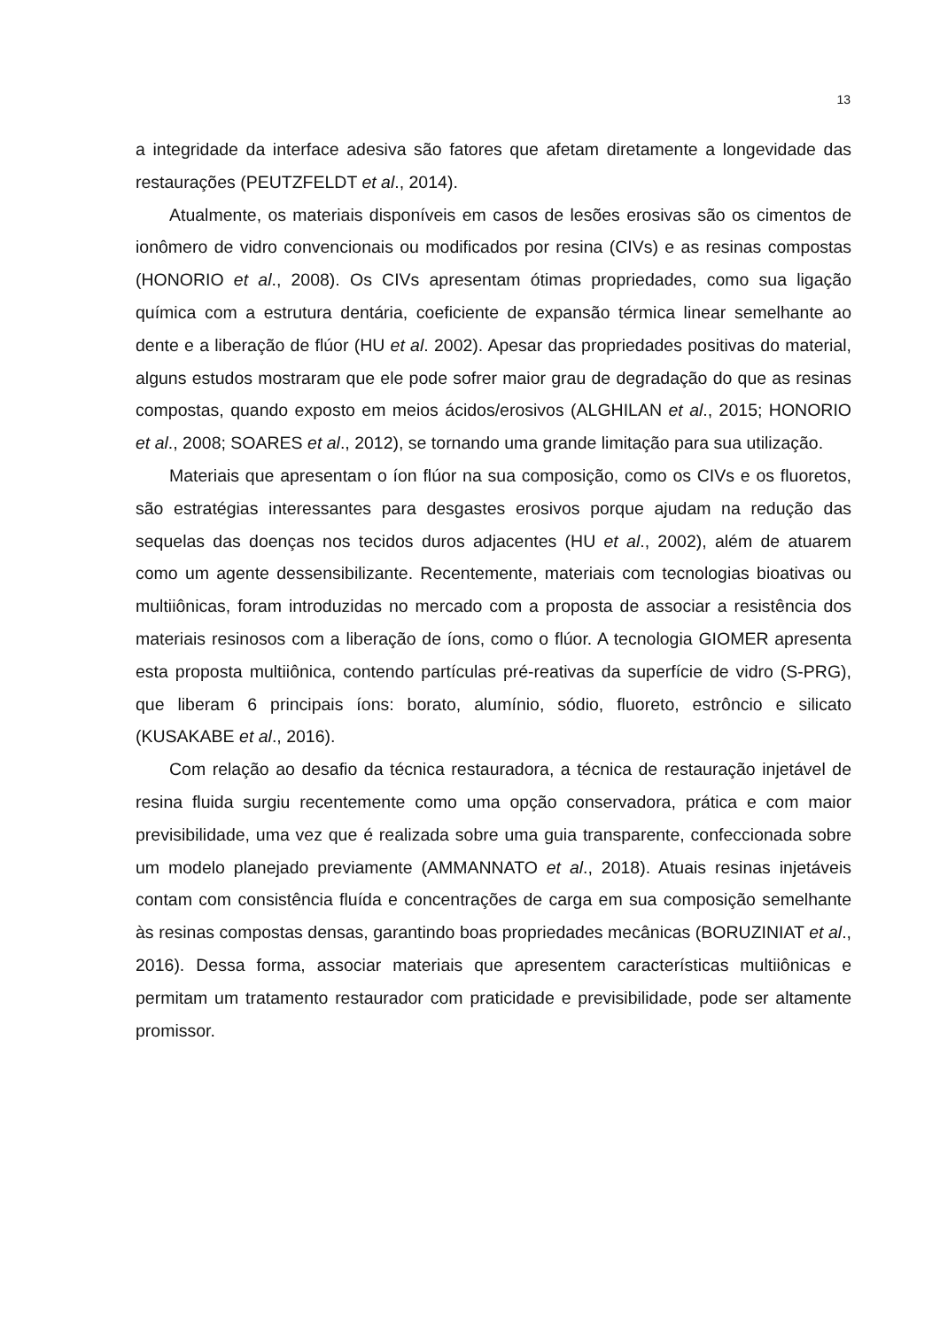13
a integridade da interface adesiva são fatores que afetam diretamente a longevidade das restaurações (PEUTZFELDT et al., 2014).
Atualmente, os materiais disponíveis em casos de lesões erosivas são os cimentos de ionômero de vidro convencionais ou modificados por resina (CIVs) e as resinas compostas (HONORIO et al., 2008). Os CIVs apresentam ótimas propriedades, como sua ligação química com a estrutura dentária, coeficiente de expansão térmica linear semelhante ao dente e a liberação de flúor (HU et al. 2002). Apesar das propriedades positivas do material, alguns estudos mostraram que ele pode sofrer maior grau de degradação do que as resinas compostas, quando exposto em meios ácidos/erosivos (ALGHILAN et al., 2015; HONORIO et al., 2008; SOARES et al., 2012), se tornando uma grande limitação para sua utilização.
Materiais que apresentam o íon flúor na sua composição, como os CIVs e os fluoretos, são estratégias interessantes para desgastes erosivos porque ajudam na redução das sequelas das doenças nos tecidos duros adjacentes (HU et al., 2002), além de atuarem como um agente dessensibilizante. Recentemente, materiais com tecnologias bioativas ou multiiônicas, foram introduzidas no mercado com a proposta de associar a resistência dos materiais resinosos com a liberação de íons, como o flúor. A tecnologia GIOMER apresenta esta proposta multiiônica, contendo partículas pré-reativas da superfície de vidro (S-PRG), que liberam 6 principais íons: borato, alumínio, sódio, fluoreto, estrôncio e silicato (KUSAKABE et al., 2016).
Com relação ao desafio da técnica restauradora, a técnica de restauração injetável de resina fluida surgiu recentemente como uma opção conservadora, prática e com maior previsibilidade, uma vez que é realizada sobre uma guia transparente, confeccionada sobre um modelo planejado previamente (AMMANNATO et al., 2018). Atuais resinas injetáveis contam com consistência fluída e concentrações de carga em sua composição semelhante às resinas compostas densas, garantindo boas propriedades mecânicas (BORUZINIAT et al., 2016). Dessa forma, associar materiais que apresentem características multiiônicas e permitam um tratamento restaurador com praticidade e previsibilidade, pode ser altamente promissor.